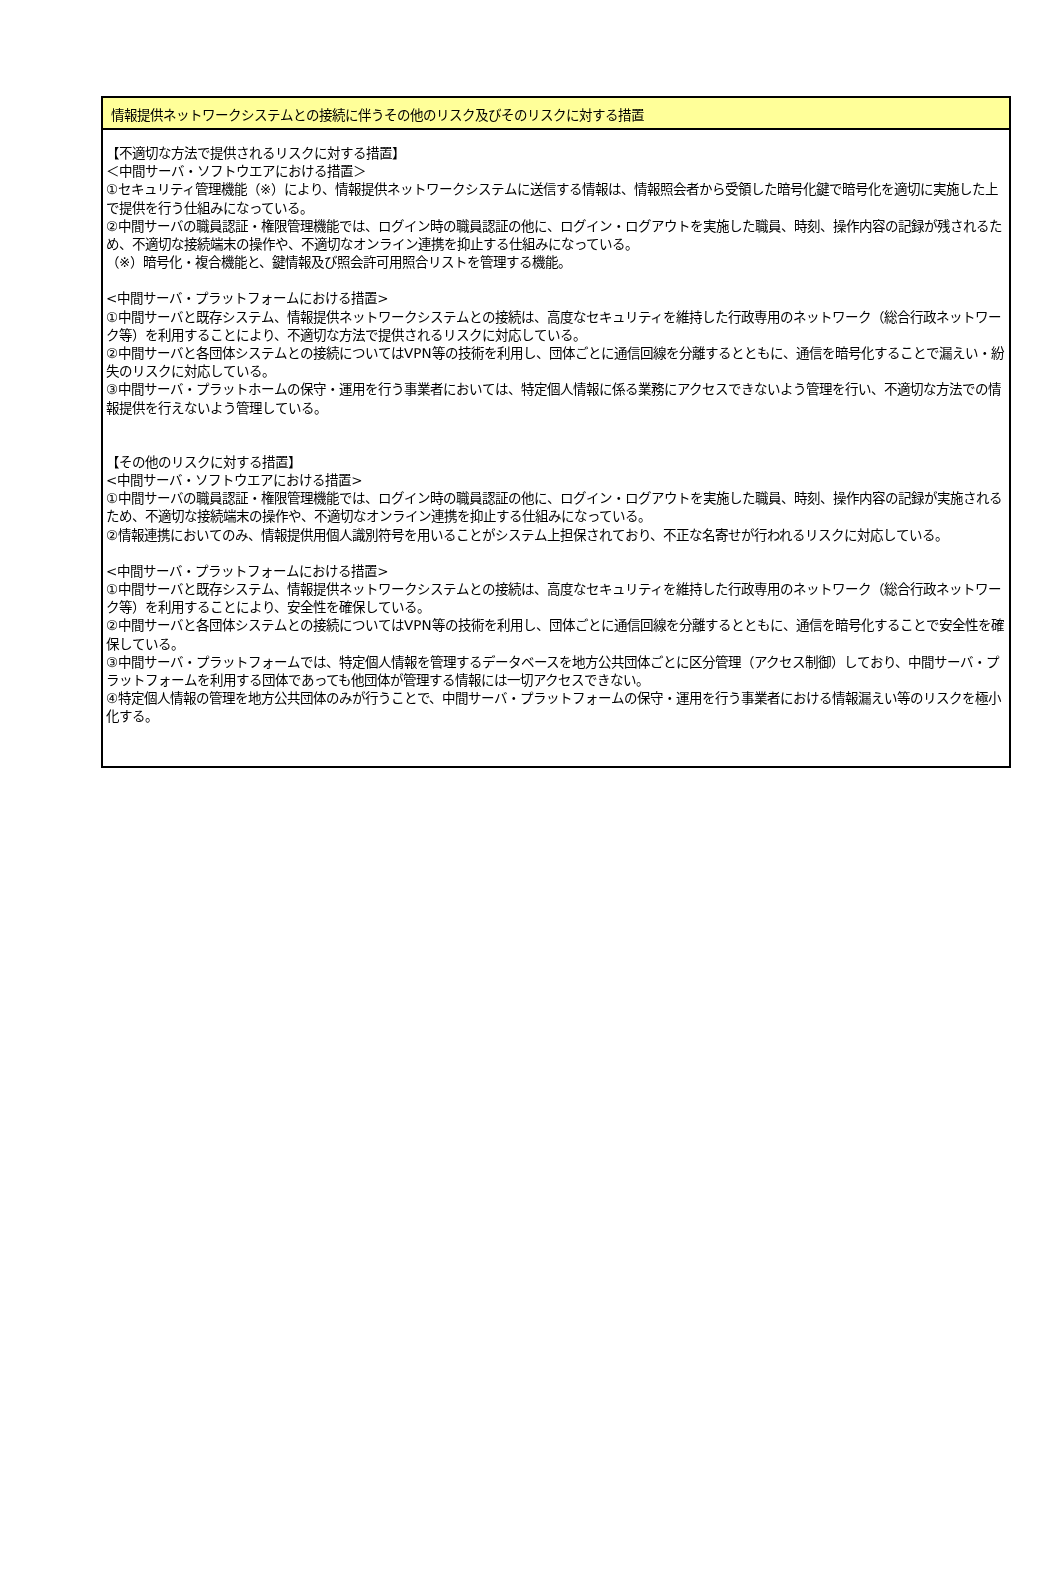情報提供ネットワークシステムとの接続に伴うその他のリスク及びそのリスクに対する措置
【不適切な方法で提供されるリスクに対する措置】
＜中間サーバ・ソフトウエアにおける措置＞
①セキュリティ管理機能（※）により、情報提供ネットワークシステムに送信する情報は、情報照会者から受領した暗号化鍵で暗号化を適切に実施した上で提供を行う仕組みになっている。
②中間サーバの職員認証・権限管理機能では、ログイン時の職員認証の他に、ログイン・ログアウトを実施した職員、時刻、操作内容の記録が残されるため、不適切な接続端末の操作や、不適切なオンライン連携を抑止する仕組みになっている。
（※）暗号化・複合機能と、鍵情報及び照会許可用照合リストを管理する機能。
<中間サーバ・プラットフォームにおける措置>
①中間サーバと既存システム、情報提供ネットワークシステムとの接続は、高度なセキュリティを維持した行政専用のネットワーク（総合行政ネットワーク等）を利用することにより、不適切な方法で提供されるリスクに対応している。
②中間サーバと各団体システムとの接続についてはVPN等の技術を利用し、団体ごとに通信回線を分離するとともに、通信を暗号化することで漏えい・紛失のリスクに対応している。
③中間サーバ・プラットホームの保守・運用を行う事業者においては、特定個人情報に係る業務にアクセスできないよう管理を行い、不適切な方法での情報提供を行えないよう管理している。
【その他のリスクに対する措置】
<中間サーバ・ソフトウエアにおける措置>
①中間サーバの職員認証・権限管理機能では、ログイン時の職員認証の他に、ログイン・ログアウトを実施した職員、時刻、操作内容の記録が実施されるため、不適切な接続端末の操作や、不適切なオンライン連携を抑止する仕組みになっている。
②情報連携においてのみ、情報提供用個人識別符号を用いることがシステム上担保されており、不正な名寄せが行われるリスクに対応している。
<中間サーバ・プラットフォームにおける措置>
①中間サーバと既存システム、情報提供ネットワークシステムとの接続は、高度なセキュリティを維持した行政専用のネットワーク（総合行政ネットワーク等）を利用することにより、安全性を確保している。
②中間サーバと各団体システムとの接続についてはVPN等の技術を利用し、団体ごとに通信回線を分離するとともに、通信を暗号化することで安全性を確保している。
③中間サーバ・プラットフォームでは、特定個人情報を管理するデータベースを地方公共団体ごとに区分管理（アクセス制御）しており、中間サーバ・プラットフォームを利用する団体であっても他団体が管理する情報には一切アクセスできない。
④特定個人情報の管理を地方公共団体のみが行うことで、中間サーバ・プラットフォームの保守・運用を行う事業者における情報漏えい等のリスクを極小化する。